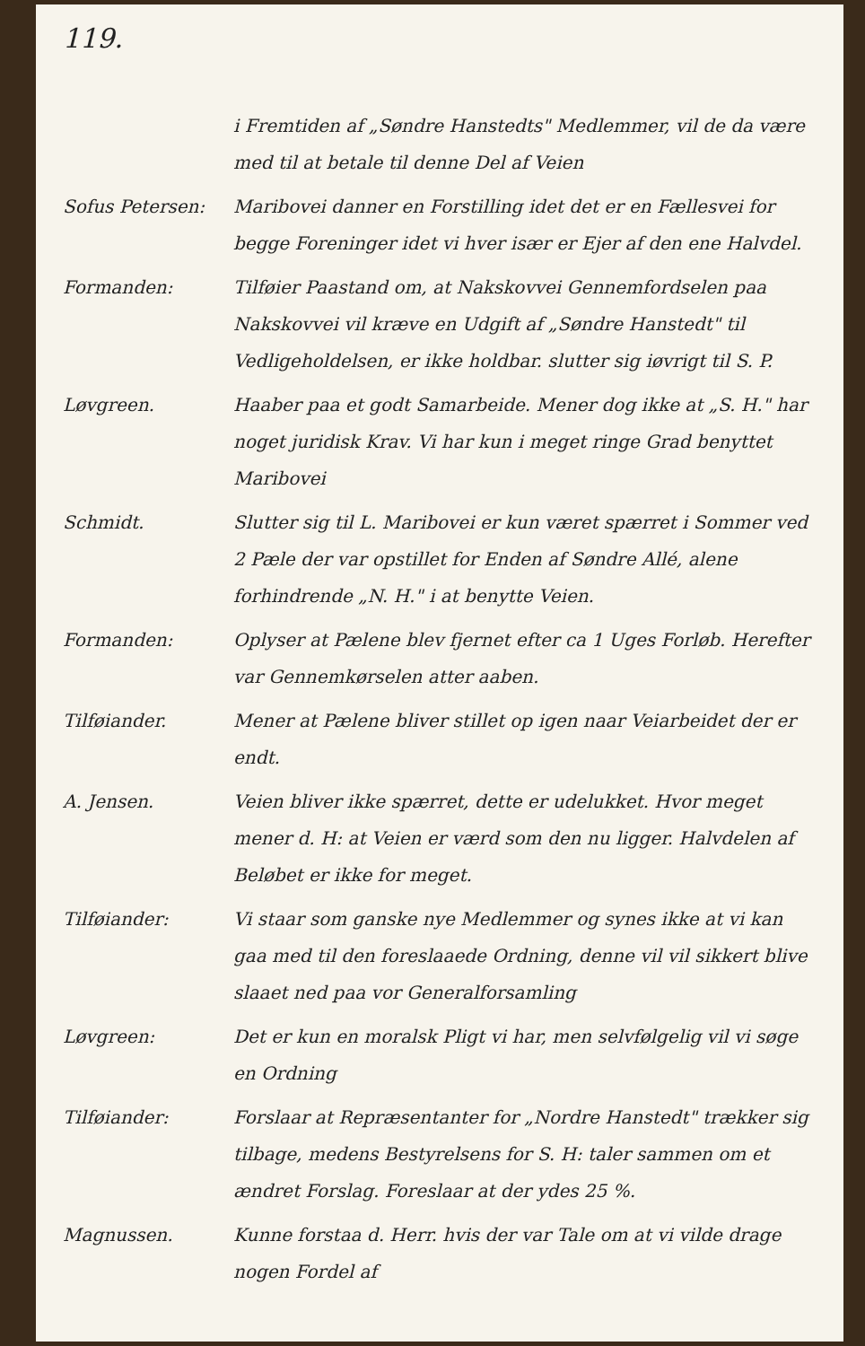119.
i Fremtiden af „Søndre Hanstedts" Medlemmer, vil de da være med til at betale til denne Del af Veien
Sofus Petersen: Maribovei danner en Forstilling idet det er en Fællesvei for begge Foreninger idet vi hver især er Ejer af den ene Halvdel.
Formanden: Tilføier Paastand om, at Nakskovvei Gennemfordselen paa Nakskovvei vil kræve en Udgift af „Søndre Hanstedt" til Vedligeholdelsen, er ikke holdbar. slutter sig iøvrigt til S. P.
Løvgreen. Haaber paa et godt Samarbeide. Mener dog ikke at „S. H." har noget juridisk Krav. Vi har kun i meget ringe Grad benyttet Maribovei
Schmidt. Slutter sig til L. Maribovei er kun været spærret i Sommer ved 2 Pæle der var opstillet for Enden af Søndre Allé, alene forhindrende „N. H." i at benytte Veien.
Formanden: Oplyser at Pælene blev fjernet efter ca 1 Uges Forløb. Herefter var Gennemkørselen atter aaben.
Tilføiander. Mener at Pælene bliver stillet op igen naar Veiarbeidet der er endt.
A. Jensen. Veien bliver ikke spærret, dette er udelukket. Hvor meget mener d. H: at Veien er værd som den nu ligger. Halvdelen af Beløbet er ikke for meget.
Tilføiander: Vi staar som ganske nye Medlemmer og synes ikke at vi kan gaa med til den foreslaaede Ordning, denne vil vil sikkert blive slaaet ned paa vor Generalforsamling
Løvgreen: Det er kun en moralsk Pligt vi har, men selvfølgelig vil vi søge en Ordning
Tilføiander: Forslaar at Repræsentanter for „Nordre Hanstedt" trækker sig tilbage, medens Bestyrelsens for S. H: taler sammen om et ændret Forslag. Foreslaar at der ydes 25 %.
Magnussen. Kunne forstaa d. Herr. hvis der var Tale om at vi vilde drage nogen Fordel af